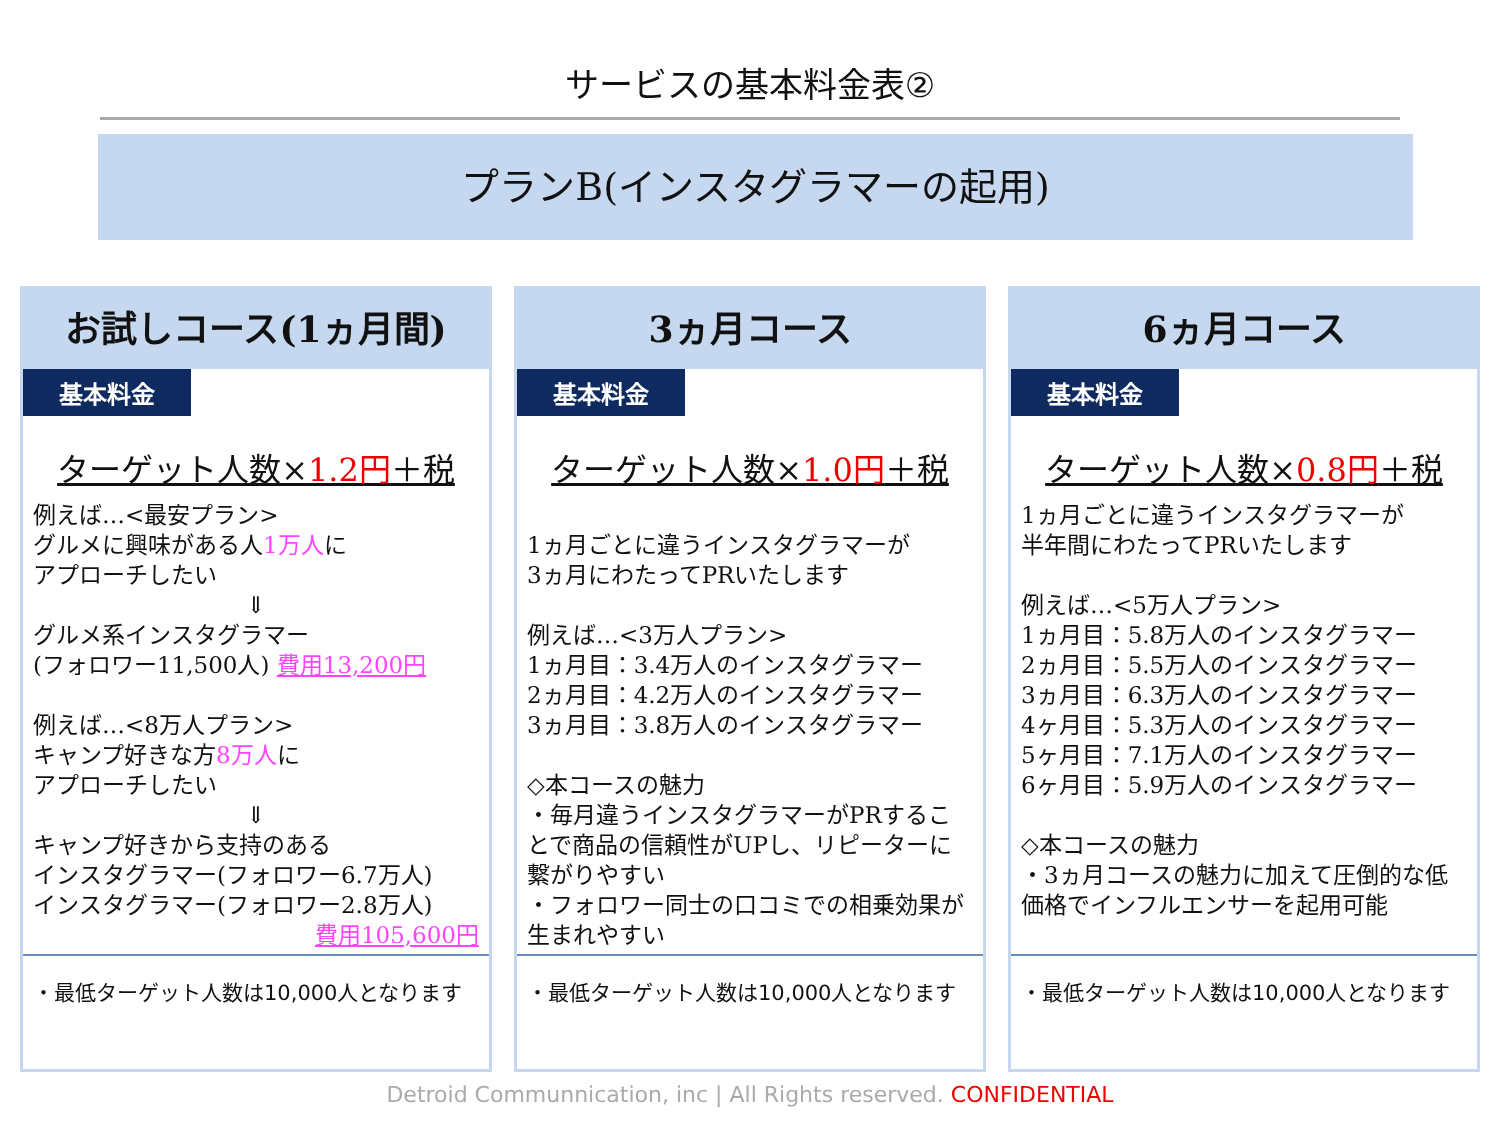サービスの基本料金表②
プランB(インスタグラマーの起用)
お試しコース(1ヵ月間)
基本料金
ターゲット人数×1.2円＋税
例えば…<最安プラン>
グルメに興味がある人1万人に
アプローチしたい
⇓
グルメ系インスタグラマー
(フォロワー11,500人) 費用13,200円
例えば…<8万人プラン>
キャンプ好きな方8万人に
アプローチしたい
⇓
キャンプ好きから支持のある
インスタグラマー(フォロワー6.7万人)
インスタグラマー(フォロワー2.8万人)
費用105,600円
・最低ターゲット人数は10,000人となります
3ヵ月コース
基本料金
ターゲット人数×1.0円＋税
1ヵ月ごとに違うインスタグラマーが
3ヵ月にわたってPRいたします
例えば…<3万人プラン>
1ヵ月目：3.4万人のインスタグラマー
2ヵ月目：4.2万人のインスタグラマー
3ヵ月目：3.8万人のインスタグラマー
◇本コースの魅力
・毎月違うインスタグラマーがPRすることで商品の信頼性がUPし、リピーターに繋がりやすい
・フォロワー同士の口コミでの相乗効果が生まれやすい
・最低ターゲット人数は10,000人となります
6ヵ月コース
基本料金
ターゲット人数×0.8円＋税
1ヵ月ごとに違うインスタグラマーが
半年間にわたってPRいたします
例えば…<5万人プラン>
1ヵ月目：5.8万人のインスタグラマー
2ヵ月目：5.5万人のインスタグラマー
3ヵ月目：6.3万人のインスタグラマー
4ヶ月目：5.3万人のインスタグラマー
5ヶ月目：7.1万人のインスタグラマー
6ヶ月目：5.9万人のインスタグラマー
◇本コースの魅力
・3ヵ月コースの魅力に加えて圧倒的な低価格でインフルエンサーを起用可能
・最低ターゲット人数は10,000人となります
Detroid Communnication, inc | All Rights reserved. CONFIDENTIAL